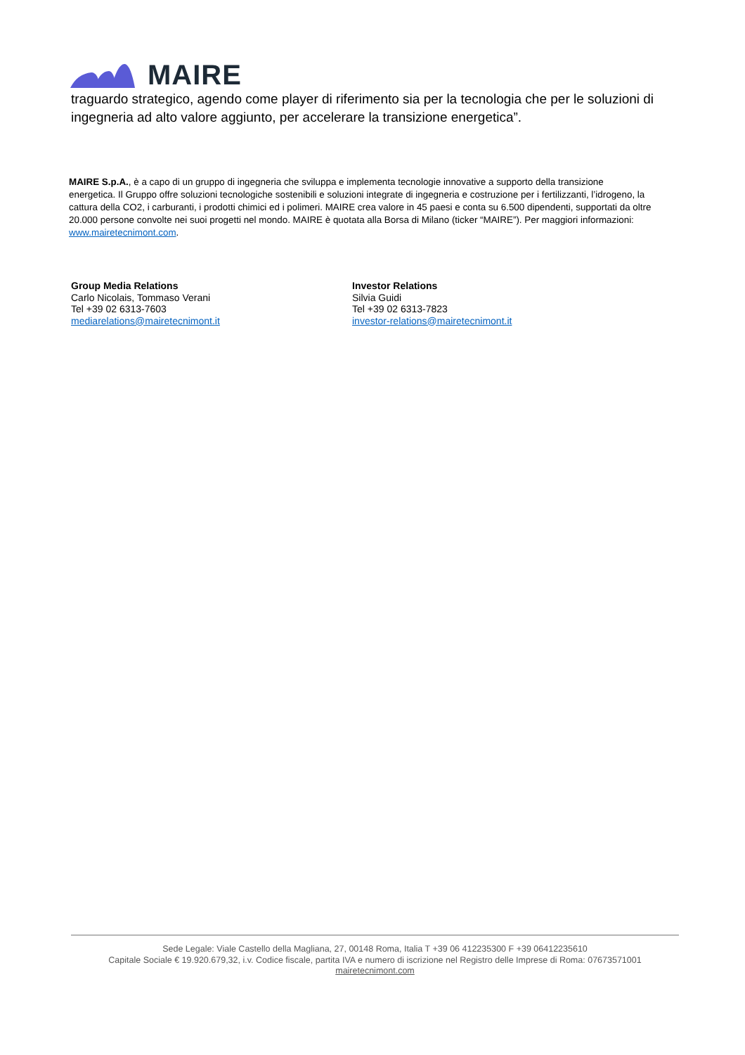MAIRE
traguardo strategico, agendo come player di riferimento sia per la tecnologia che per le soluzioni di ingegneria ad alto valore aggiunto, per accelerare la transizione energetica”.
MAIRE S.p.A., è a capo di un gruppo di ingegneria che sviluppa e implementa tecnologie innovative a supporto della transizione energetica. Il Gruppo offre soluzioni tecnologiche sostenibili e soluzioni integrate di ingegneria e costruzione per i fertilizzanti, l’idrogeno, la cattura della CO2, i carburanti, i prodotti chimici ed i polimeri. MAIRE crea valore in 45 paesi e conta su 6.500 dipendenti, supportati da oltre 20.000 persone convolte nei suoi progetti nel mondo. MAIRE è quotata alla Borsa di Milano (ticker “MAIRE”). Per maggiori informazioni: www.mairetecnimont.com.
Group Media Relations
Carlo Nicolais, Tommaso Verani
Tel +39 02 6313-7603
mediarelations@mairetecnimont.it
Investor Relations
Silvia Guidi
Tel +39 02 6313-7823
investor-relations@mairetecnimont.it
Sede Legale: Viale Castello della Magliana, 27, 00148 Roma, Italia T +39 06 412235300 F +39 06412235610
Capitale Sociale € 19.920.679,32, i.v. Codice fiscale, partita IVA e numero di iscrizione nel Registro delle Imprese di Roma: 07673571001
mairetecnimont.com